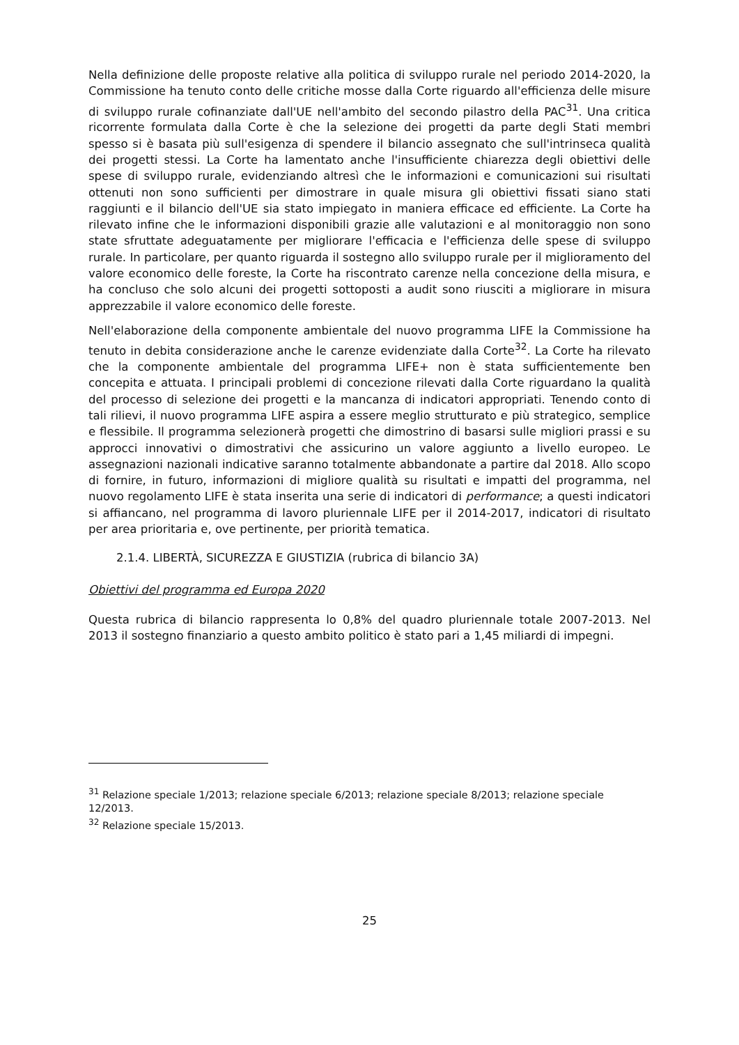Nella definizione delle proposte relative alla politica di sviluppo rurale nel periodo 2014-2020, la Commissione ha tenuto conto delle critiche mosse dalla Corte riguardo all'efficienza delle misure di sviluppo rurale cofinanziate dall'UE nell'ambito del secondo pilastro della PAC<sup>31</sup>. Una critica ricorrente formulata dalla Corte è che la selezione dei progetti da parte degli Stati membri spesso si è basata più sull'esigenza di spendere il bilancio assegnato che sull'intrinseca qualità dei progetti stessi. La Corte ha lamentato anche l'insufficiente chiarezza degli obiettivi delle spese di sviluppo rurale, evidenziando altresì che le informazioni e comunicazioni sui risultati ottenuti non sono sufficienti per dimostrare in quale misura gli obiettivi fissati siano stati raggiunti e il bilancio dell'UE sia stato impiegato in maniera efficace ed efficiente. La Corte ha rilevato infine che le informazioni disponibili grazie alle valutazioni e al monitoraggio non sono state sfruttate adeguatamente per migliorare l'efficacia e l'efficienza delle spese di sviluppo rurale. In particolare, per quanto riguarda il sostegno allo sviluppo rurale per il miglioramento del valore economico delle foreste, la Corte ha riscontrato carenze nella concezione della misura, e ha concluso che solo alcuni dei progetti sottoposti a audit sono riusciti a migliorare in misura apprezzabile il valore economico delle foreste.
Nell'elaborazione della componente ambientale del nuovo programma LIFE la Commissione ha tenuto in debita considerazione anche le carenze evidenziate dalla Corte<sup>32</sup>. La Corte ha rilevato che la componente ambientale del programma LIFE+ non è stata sufficientemente ben concepita e attuata. I principali problemi di concezione rilevati dalla Corte riguardano la qualità del processo di selezione dei progetti e la mancanza di indicatori appropriati. Tenendo conto di tali rilievi, il nuovo programma LIFE aspira a essere meglio strutturato e più strategico, semplice e flessibile. Il programma selezionerà progetti che dimostrino di basarsi sulle migliori prassi e su approcci innovativi o dimostrativi che assicurino un valore aggiunto a livello europeo. Le assegnazioni nazionali indicative saranno totalmente abbandonate a partire dal 2018. Allo scopo di fornire, in futuro, informazioni di migliore qualità su risultati e impatti del programma, nel nuovo regolamento LIFE è stata inserita una serie di indicatori di performance; a questi indicatori si affiancano, nel programma di lavoro pluriennale LIFE per il 2014-2017, indicatori di risultato per area prioritaria e, ove pertinente, per priorità tematica.
2.1.4. LIBERTÀ, SICUREZZA E GIUSTIZIA (rubrica di bilancio 3A)
Obiettivi del programma ed Europa 2020
Questa rubrica di bilancio rappresenta lo 0,8% del quadro pluriennale totale 2007-2013. Nel 2013 il sostegno finanziario a questo ambito politico è stato pari a 1,45 miliardi di impegni.
<sup>31</sup> Relazione speciale 1/2013; relazione speciale 6/2013; relazione speciale 8/2013; relazione speciale 12/2013.
<sup>32</sup> Relazione speciale 15/2013.
25